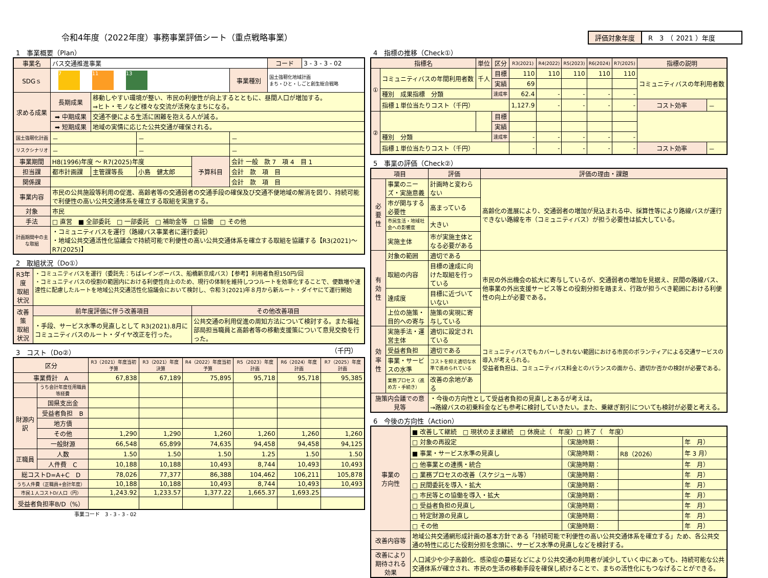令和4年度（2022年度）事務事業評価シート（重点戦略事業）
評価対象年度 R　3　（ 2021 ）年度
1　事業概要（Plan）
| 事業名 | バス交通推進事業 | | | | | コード | 3 - 3 - 3 - 02 |
| SDGｓ | 7 11 13 | | | | 事業種別 | 国土強靭化地域計画 まち・ひと・しごと創生総合戦略 | |
| 求める成果 | 長期成果 | 移動しやすい環境が整い、市民の利便性が向上するとともに、昼間人口が増加する。 ⇒ヒト・モノなど様々な交流が活発なまちになる。 | | | | | |
| | ➡ 中期成果 | 交通不便による生活に困難を抱える人が減る。 | | | | | |
| | ➡ 短期成果 | 地域の実情に応じた公共交通が確保される。 | | | | | |
| 国土強靭化計画 | － | | － | | － | | |
| リスクシナリオ | － | | － | | － | | |
| 事業期間 | H8(1996)年度 ～ R7(2025)年度 | | | 予算科目 | 会計 一般 款 7 項 4 目 1 | | |
| 担当課 | 都市計画課 | 主管課等長 | 小島 健太郎 | | 会計 款 項 目 | | |
| 関係課 | | | | | 会計 款 項 目 | | |
| 事業内容 | 市民の公共施設等利用の促進、高齢者等の交通弱者の交通手段の確保及び交通不便地域の解消を図り、持続可能で利便性の高い公共交通体系を確立する取組を実施する。 | | | | | | |
| 対象 | 市民 | | | | | | |
| 手法 | □ 直営 ■ 全部委託 □ 一部委託 □ 補助金等 □ 協働 □ その他 | | | | | | |
| 計画期間中の主な取組 | ・コミュニティバスを運行（路線バス事業者に運行委託） ・地域公共交通活性化協議会で持続可能で利便性の高い公共交通体系を確立する取組を協議する【R3(2021)～R7(2025)】 | | | | | | |
2　取組状況（Do①）
| R3年度 取組状況 | ・コミュニティバスを運行（委託先：ちばレインボーバス、船橋新京成バス）【参考】利用者負担150円/回 ・コミュニティバスの役割の範囲内における利便性向上のため、現行の体制を維持しつつルートを効率化することで、便数増や速達性に配慮したルートを地域公共交通活性化協議会において検討し、令和３(2021)年８月から新ルート・ダイヤにて運行開始 | |
| 改善策 取組状況 | 前年度評価に伴う改善項目 | その他改善項目 |
| | ・手段、サービス水準の見直しとして R3(2021).8月にコミュニティバスのルート・ダイヤ改正を行った。 | 公共交通の利用促進の周知方法について検討する。また福祉部局担当職員と高齢者等の移動支援策について意見交換を行った。 |
3　コスト（Do②） （千円）
| 区分 | | R3（2021）年度当初予算 | R3（2021）年度決算 | R4（2022）年度当初予算 | R5（2023）年度計画 | R6（2024）年度計画 | R7（2025）年度計画 |
| --- | --- | --- | --- | --- | --- | --- | --- |
| 事業費計 A | | 67,838 | 67,189 | 75,895 | 95,718 | 95,718 | 95,385 |
| | うち会計年度任用職員等経費 | | | | | | |
| 財源内訳 | 国県支出金 | | | | | | |
| | 受益者負担 B | | | | | | |
| | 地方債 | | | | | | |
| | その他 | 1,290 | 1,290 | 1,260 | 1,260 | 1,260 | 1,260 |
| | 一般財源 | 66,548 | 65,899 | 74,635 | 94,458 | 94,458 | 94,125 |
| 正職員 | 人数 | 1.50 | 1.50 | 1.50 | 1.25 | 1.50 | 1.50 |
| | 人件費 C | 10,188 | 10,188 | 10,493 | 8,744 | 10,493 | 10,493 |
| 総コストD=A+C D | | 78,026 | 77,377 | 86,388 | 104,462 | 106,211 | 105,878 |
| うち人件費（正職員+会計年度） | | 10,188 | 10,188 | 10,493 | 8,744 | 10,493 | 10,493 |
| 市民１人コストD/人口（円） | | 1,243.92 | 1,233.57 | 1,377.22 | 1,665.37 | 1,693.25 | |
| 受益者負担率B/D（%） | | | | | | | |
事業コード　3 - 3 - 3 - 02
4　指標の推移（Check①）
| 指標名 | | 単位 | 区分 | R3(2021) | R4(2022) | R5(2023) | R6(2024) | R7(2025) | 指標の説明 | |
| --- | --- | --- | --- | --- | --- | --- | --- | --- | --- | --- |
| ① | コミュニティバスの年間利用者数 | 千人 | 目標 | 110 | 110 | 110 | 110 | 110 | コミュニティバスの年利用者数 | |
| | | | 実績 | 69 | | | | | | |
| | 種別 成果指標 分類 | | 達成率 | 62.4 | - | - | - | - | | |
| | 指標１単位当たりコスト（千円） | | | 1,127.9 | - | - | - | - | コスト効率 | － |
| ② | | | 目標 | | | | | | | |
| | | | 実績 | | | | | | | |
| | 種別 分類 | | 達成率 | - | - | - | - | - | | |
| | 指標１単位当たりコスト（千円） | | | - | - | - | - | - | コスト効率 | － |
5　事業の評価（Check②）
| 項目 | | 評価 | 評価の理由・課題 |
| --- | --- | --- | --- |
| 必要性 | 事業のニーズ・実施意義 | 計画時と変わらない | 高齢化の進展により、交通弱者の増加が見込まれる中、採算性等により路線バスが運行できない路線を市（コミュニティバス）が担う必要性は拡大している。 |
| | 市が関与する必要性 | 高まっている | |
| | 市民生活・地域社会への影響度 | 大きい | |
| | 実施主体 | 市が実施主体となる必要がある | |
| 有効性 | 対象の範囲 | 適切である | 市民の外出機会の拡大に寄与しているが、交通弱者の増加を見据え、民間の路線バス、他事業の外出支援サービス等との役割分担を踏まえ、行政が担うべき範囲における利便性の向上が必要である。 |
| | 取組の内容 | 目標の達成に向けた取組を行っている | |
| | 達成度 | 目標に近づいていない | |
| | 上位の施策・目的への寄与 | 施策の実現に寄与している | |
| 効率性 | 実施手法・運営主体 | 適切に設定されている | コミュニティバスでもカバーしきれない範囲における市民のボランティアによる交通サービスの導入が考えられる。 受益者負担は、コミュニティバス料金とのバランスの面から、適切か否かの検討が必要である。 |
| | 受益者負担 | 適切である | |
| | 事業・サービスの水準 | コストを抑え適切な水準で進められている | |
| | 業務プロセス（進め方・手続き） | 改善の余地がある | |
| 施策内会議での意見等 | | ・今後の方向性として受益者負担の見直しとあるが考えは。 →路線バスの初乗料金なども参考に検討していきたい。また、乗継ぎ割引についても検討が必要と考える。 | |
6　今後の方向性（Action）
| 事業の 方向性 | ■ 改善して継続 □ 現状のまま継続 □ 休廃止（ 年度）□ 終了（ 年度） | | | |
| | □ 対象の再設定 | （実施時期： | | 年 月） |
| | ■ 事業・サービス水準の見直し | （実施時期： | R8（2026） | 年 3 月） |
| | □ 他事業との連携・統合 | （実施時期： | | 年 月） |
| | □ 業務プロセスの改善（スケジュール等） | （実施時期： | | 年 月） |
| | □ 民間委託を導入・拡大 | （実施時期： | | 年 月） |
| | □ 市民等との協働を導入・拡大 | （実施時期： | | 年 月） |
| | □ 受益者負担の見直し | （実施時期： | | 年 月） |
| | □ 特定財源の見直し | （実施時期： | | 年 月） |
| | □ その他 | （実施時期： | | 年 月） |
| 改善内容等 | 地域公共交通網形成計画の基本方針である「持続可能で利便性の高い公共交通体系を確立する」ため、各公共交通の特性に応じた役割分担を念頭に、サービス水準の見直しなどを検討する。 | | | |
| 改善により期待される効果 | 人口減少や少子高齢化、感染症の蔓延などにより公共交通の利用者が減少していく中にあっても、持続可能な公共交通体系が確立され、市民の生活の移動手段を確保し続けることで、まちの活性化にもつなげることができる。 | | | |